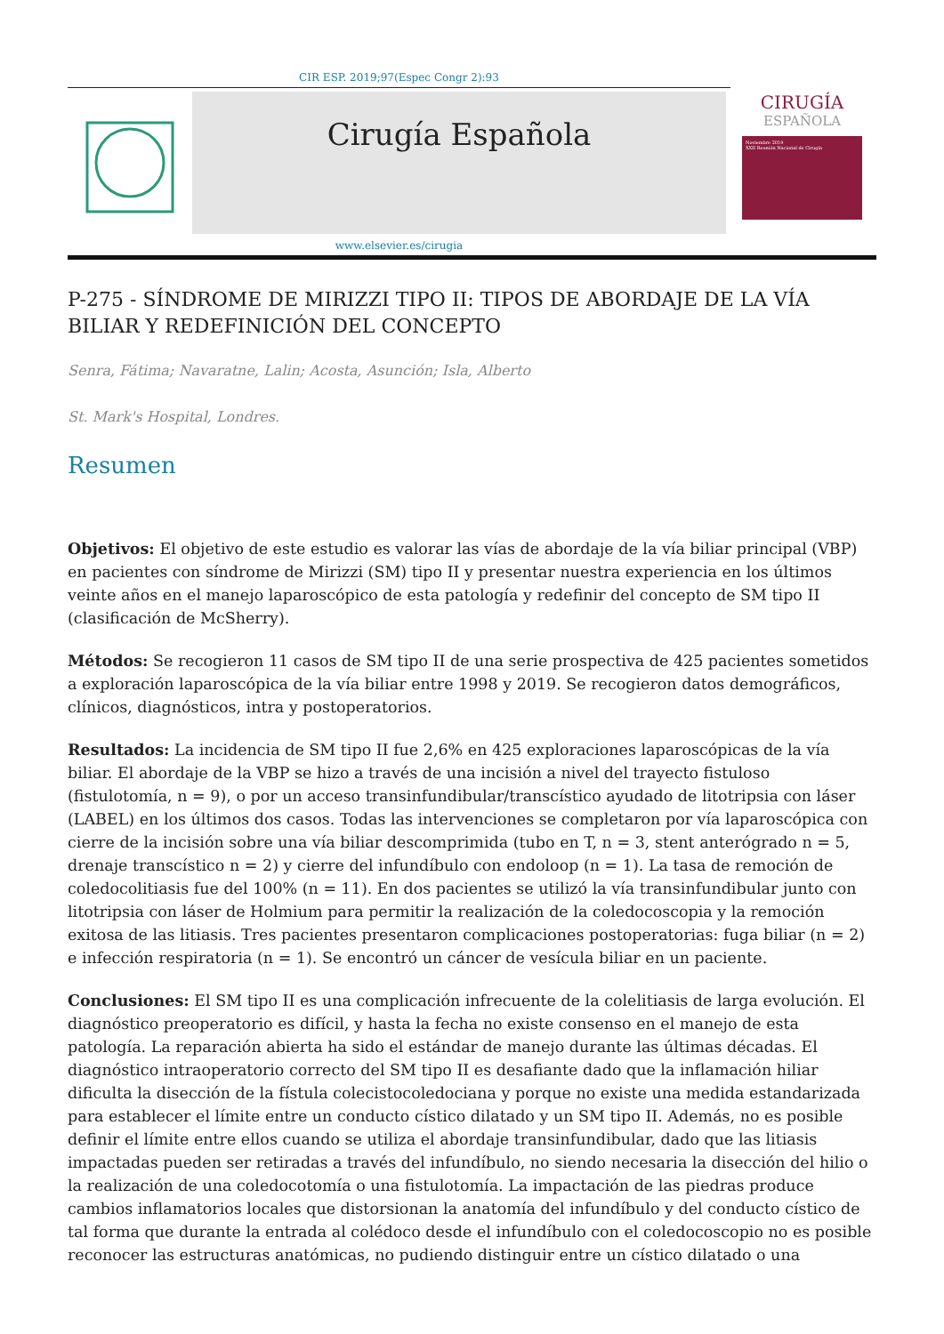CIR ESP. 2019;97(Espec Congr 2):93
Cirugía Española
CIRUGÍA
ESPAÑOLA
Noviembre 2019
XXII Reunión Nacional de Cirugía
www.elsevier.es/cirugia
P-275 - SÍNDROME DE MIRIZZI TIPO II: TIPOS DE ABORDAJE DE LA VÍA BILIAR Y REDEFINICIÓN DEL CONCEPTO
Senra, Fátima; Navaratne, Lalin; Acosta, Asunción; Isla, Alberto
St. Mark's Hospital, Londres.
Resumen
Objetivos: El objetivo de este estudio es valorar las vías de abordaje de la vía biliar principal (VBP) en pacientes con síndrome de Mirizzi (SM) tipo II y presentar nuestra experiencia en los últimos veinte años en el manejo laparoscópico de esta patología y redefinir del concepto de SM tipo II (clasificación de McSherry).
Métodos: Se recogieron 11 casos de SM tipo II de una serie prospectiva de 425 pacientes sometidos a exploración laparoscópica de la vía biliar entre 1998 y 2019. Se recogieron datos demográficos, clínicos, diagnósticos, intra y postoperatorios.
Resultados: La incidencia de SM tipo II fue 2,6% en 425 exploraciones laparoscópicas de la vía biliar. El abordaje de la VBP se hizo a través de una incisión a nivel del trayecto fistuloso (fistulotomía, n = 9), o por un acceso transinfundibular/transcístico ayudado de litotripsia con láser (LABEL) en los últimos dos casos. Todas las intervenciones se completaron por vía laparoscópica con cierre de la incisión sobre una vía biliar descomprimida (tubo en T, n = 3, stent anterógrado n = 5, drenaje transcístico n = 2) y cierre del infundíbulo con endoloop (n = 1). La tasa de remoción de coledocolitiasis fue del 100% (n = 11). En dos pacientes se utilizó la vía transinfundibular junto con litotripsia con láser de Holmium para permitir la realización de la coledocoscopia y la remoción exitosa de las litiasis. Tres pacientes presentaron complicaciones postoperatorias: fuga biliar (n = 2) e infección respiratoria (n = 1). Se encontró un cáncer de vesícula biliar en un paciente.
Conclusiones: El SM tipo II es una complicación infrecuente de la colelitiasis de larga evolución. El diagnóstico preoperatorio es difícil, y hasta la fecha no existe consenso en el manejo de esta patología. La reparación abierta ha sido el estándar de manejo durante las últimas décadas. El diagnóstico intraoperatorio correcto del SM tipo II es desafiante dado que la inflamación hiliar dificulta la disección de la fístula colecistocoledociana y porque no existe una medida estandarizada para establecer el límite entre un conducto cístico dilatado y un SM tipo II. Además, no es posible definir el límite entre ellos cuando se utiliza el abordaje transinfundibular, dado que las litiasis impactadas pueden ser retiradas a través del infundíbulo, no siendo necesaria la disección del hilio o la realización de una coledocotomía o una fistulotomía. La impactación de las piedras produce cambios inflamatorios locales que distorsionan la anatomía del infundíbulo y del conducto cístico de tal forma que durante la entrada al colédoco desde el infundíbulo con el coledocoscopio no es posible reconocer las estructuras anatómicas, no pudiendo distinguir entre un cístico dilatado o una